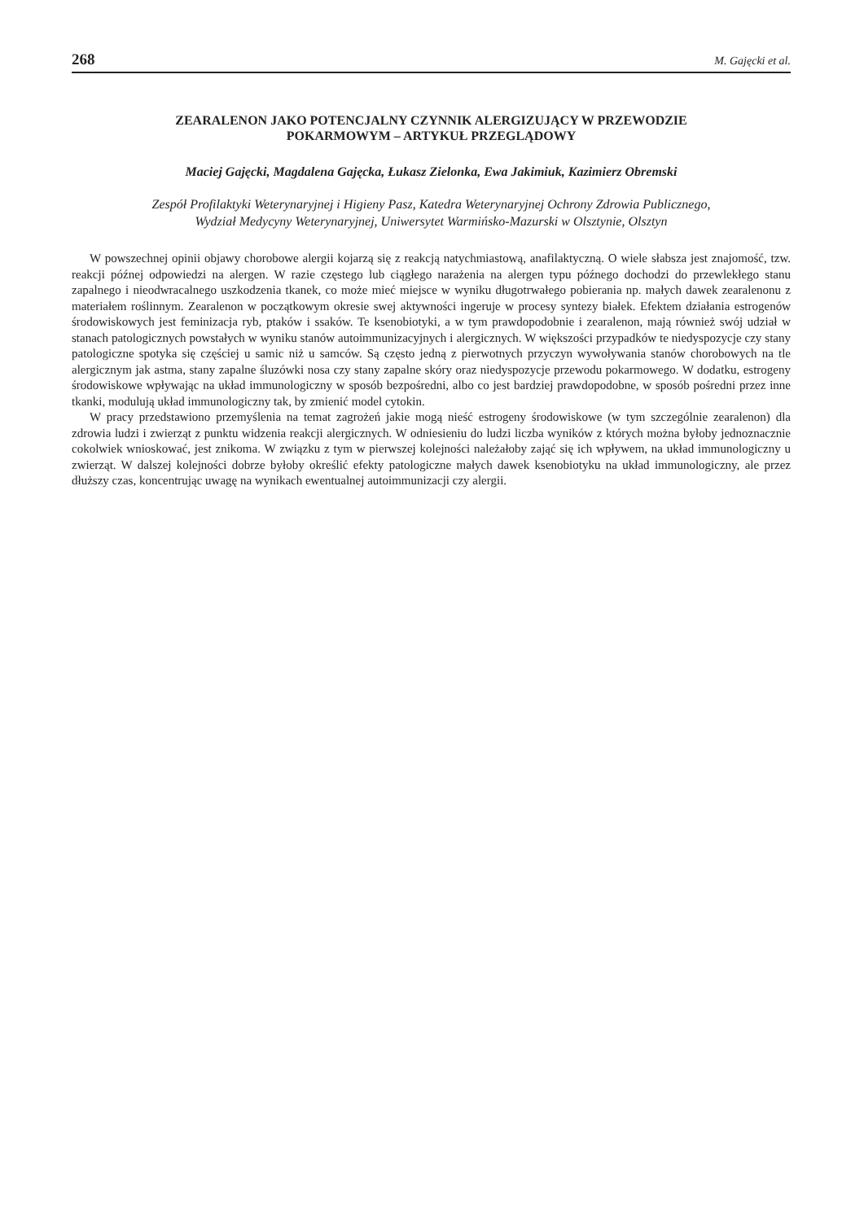268 M. Gajęcki et al.
ZEARALENON JAKO POTENCJALNY CZYNNIK ALERGIZUJĄCY W PRZEWODZIE
POKARMOWYM – ARTYKUŁ PRZEGLĄDOWY
Maciej Gajęcki, Magdalena Gajęcka, Łukasz Zielonka, Ewa Jakimiuk, Kazimierz Obremski
Zespół Profilaktyki Weterynaryjnej i Higieny Pasz, Katedra Weterynaryjnej Ochrony Zdrowia Publicznego,
Wydział Medycyny Weterynaryjnej, Uniwersytet Warmińsko-Mazurski w Olsztynie, Olsztyn
W powszechnej opinii objawy chorobowe alergii kojarzą się z reakcją natychmiastową, anafilaktyczną. O wiele słabsza jest znajomość, tzw. reakcji późnej odpowiedzi na alergen. W razie częstego lub ciągłego narażenia na alergen typu późnego dochodzi do przewlekłego stanu zapalnego i nieodwracalnego uszkodzenia tkanek, co może mieć miejsce w wyniku długotrwałego pobierania np. małych dawek zearalenonu z materiałem roślinnym. Zearalenon w początkowym okresie swej aktywności ingeruje w procesy syntezy białek. Efektem działania estrogenów środowiskowych jest feminizacja ryb, ptaków i ssaków. Te ksenobiotyki, a w tym prawdopodobnie i zearalenon, mają również swój udział w stanach patologicznych powstałych w wyniku stanów autoimmunizacyjnych i alergicznych. W większości przypadków te niedyspozycje czy stany patologiczne spotyka się częściej u samic niż u samców. Są często jedną z pierwotnych przyczyn wywoływania stanów chorobowych na tle alergicznym jak astma, stany zapalne śluzówki nosa czy stany zapalne skóry oraz niedyspozycje przewodu pokarmowego. W dodatku, estrogeny środowiskowe wpływając na układ immunologiczny w sposób bezpośredni, albo co jest bardziej prawdopodobne, w sposób pośredni przez inne tkanki, modulują układ immunologiczny tak, by zmienić model cytokin.
W pracy przedstawiono przemyślenia na temat zagrożeń jakie mogą nieść estrogeny środowiskowe (w tym szczególnie zearalenon) dla zdrowia ludzi i zwierząt z punktu widzenia reakcji alergicznych. W odniesieniu do ludzi liczba wyników z których można byłoby jednoznacznie cokolwiek wnioskować, jest znikoma. W związku z tym w pierwszej kolejności należałoby zająć się ich wpływem, na układ immunologiczny u zwierząt. W dalszej kolejności dobrze byłoby określić efekty patologiczne małych dawek ksenobiotyku na układ immunologiczny, ale przez dłuższy czas, koncentrując uwagę na wynikach ewentualnej autoimmunizacji czy alergii.